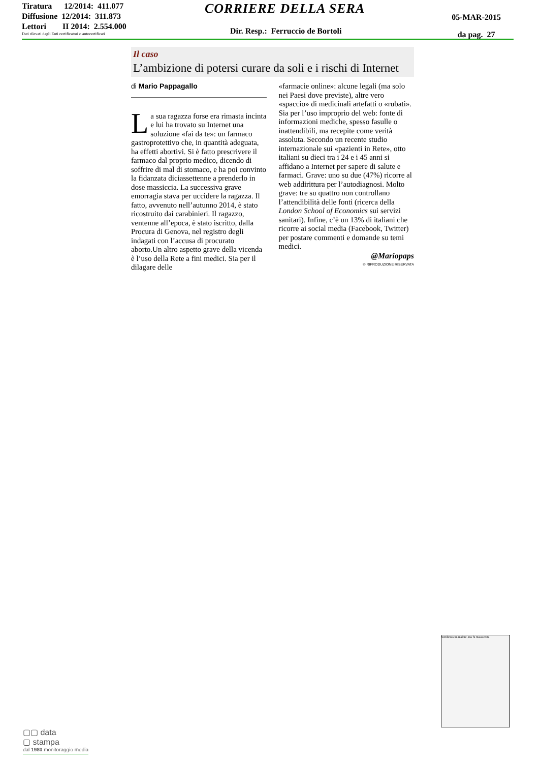Tiratura 12/2014: 411.077
Diffusione 12/2014: 311.873
Lettori II 2014: 2.554.000
Dati rilevati dagli Enti certificatori o autocertificati
CORRIERE DELLA SERA
Dir. Resp.: Ferruccio de Bortoli
05-MAR-2015
da pag. 27
Il caso
L’ambizione di potersi curare da soli e i rischi di Internet
di Mario Pappagallo
La sua ragazza forse era rimasta incinta e lui ha trovato su Internet una soluzione «fai da te»: un farmaco gastroprotettivo che, in quantità adeguata, ha effetti abortivi. Si è fatto prescrivere il farmaco dal proprio medico, dicendo di soffrire di mal di stomaco, e ha poi convinto la fidanzata diciassettenne a prenderlo in dose massiccia. La successiva grave emorragia stava per uccidere la ragazza. Il fatto, avvenuto nell’autunno 2014, è stato ricostruito dai carabinieri. Il ragazzo, ventenne all’epoca, è stato iscritto, dalla Procura di Genova, nel registro degli indagati con l’accusa di procurato aborto.Un altro aspetto grave della vicenda è l’uso della Rete a fini medici. Sia per il dilagare delle
«farmacie online»: alcune legali (ma solo nei Paesi dove previste), altre vero «spaccio» di medicinali artefatti o «rubati». Sia per l’uso improprio del web: fonte di informazioni mediche, spesso fasulle o inattendibili, ma recepite come verità assoluta. Secondo un recente studio internazionale sui «pazienti in Rete», otto italiani su dieci tra i 24 e i 45 anni si affidano a Internet per sapere di salute e farmaci. Grave: uno su due (47%) ricorre al web addirittura per l’autodiagnosi. Molto grave: tre su quattro non controllano l’attendibilità delle fonti (ricerca della London School of Economics sui servizi sanitari). Infine, c’è un 13% di italiani che ricorre ai social media (Facebook, Twitter) per postare commenti e domande su temi medici.
@Mariopaps
© RIPRODUZIONE RISERVATA
Sembrava un malore, ma fu massacrata
▢▢ data
▢ stampa
dal 1980 monitoraggio media